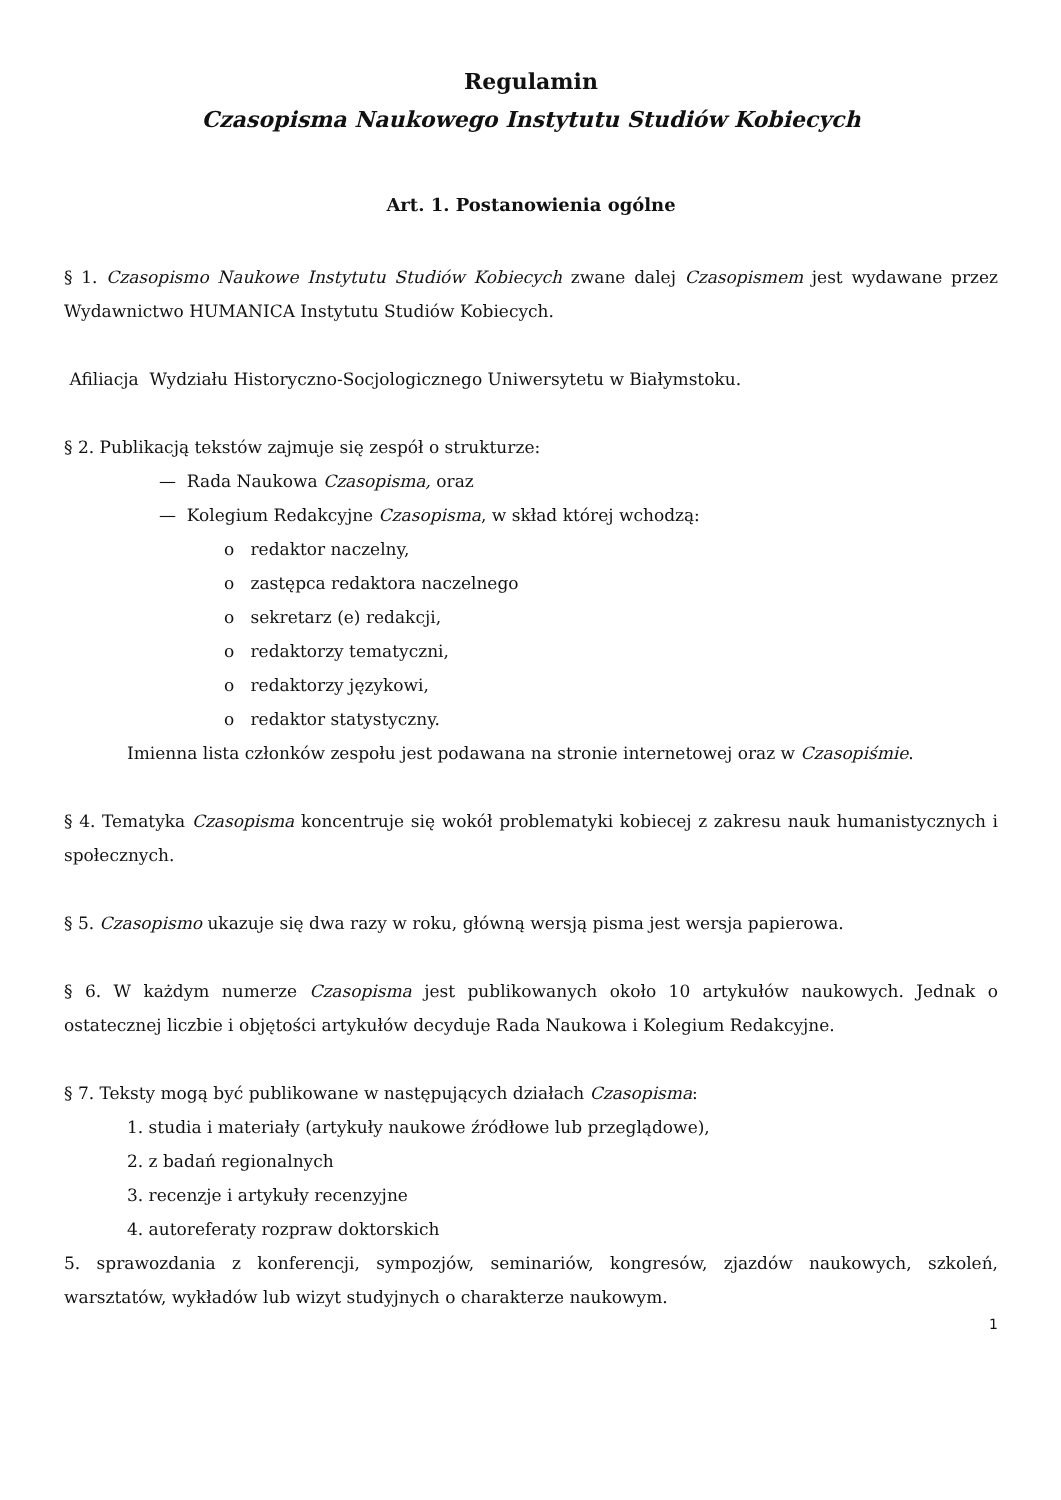Regulamin
Czasopisma Naukowego Instytutu Studiów Kobiecych
Art. 1. Postanowienia ogólne
§ 1. Czasopismo Naukowe Instytutu Studiów Kobiecych zwane dalej Czasopismem jest wydawane przez Wydawnictwo HUMANICA Instytutu Studiów Kobiecych.
Afiliacja Wydziału Historyczno-Socjologicznego Uniwersytetu w Białymstoku.
§ 2. Publikacją tekstów zajmuje się zespół o strukturze:
— Rada Naukowa Czasopisma, oraz
— Kolegium Redakcyjne Czasopisma, w skład której wchodzą:
o redaktor naczelny,
o zastępca redaktora naczelnego
o sekretarz (e) redakcji,
o redaktorzy tematyczni,
o redaktorzy językowi,
o redaktor statystyczny.
Imienna lista członków zespołu jest podawana na stronie internetowej oraz w Czasopiśmie.
§ 4. Tematyka Czasopisma koncentruje się wokół problematyki kobiecej z zakresu nauk humanistycznych i społecznych.
§ 5. Czasopismo ukazuje się dwa razy w roku, główną wersją pisma jest wersja papierowa.
§ 6. W każdym numerze Czasopisma jest publikowanych około 10 artykułów naukowych. Jednak o ostatecznej liczbie i objętości artykułów decyduje Rada Naukowa i Kolegium Redakcyjne.
§ 7. Teksty mogą być publikowane w następujących działach Czasopisma:
1. studia i materiały (artykuły naukowe źródłowe lub przeglądowe),
2. z badań regionalnych
3. recenzje i artykuły recenzyjne
4. autoreferaty rozpraw doktorskich
5. sprawozdania z konferencji, sympozjów, seminariów, kongresów, zjazdów naukowych, szkoleń, warsztatów, wykładów lub wizyt studyjnych o charakterze naukowym.
1